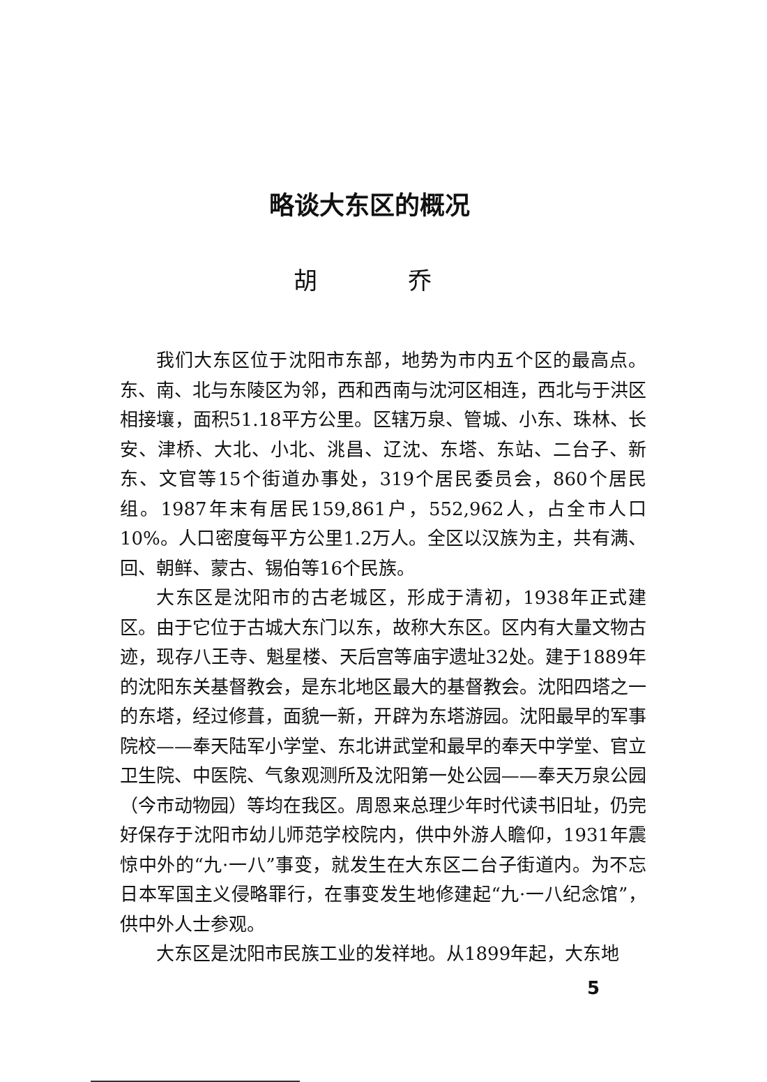略谈大东区的概况
胡 乔
我们大东区位于沈阳市东部，地势为市内五个区的最高点。东、南、北与东陵区为邻，西和西南与沈河区相连，西北与于洪区相接壤，面积51.18平方公里。区辖万泉、管城、小东、珠林、长安、津桥、大北、小北、洮昌、辽沈、东塔、东站、二台子、新东、文官等15个街道办事处，319个居民委员会，860个居民组。1987年末有居民159,861户，552,962人，占全市人口10%。人口密度每平方公里1.2万人。全区以汉族为主，共有满、回、朝鲜、蒙古、锡伯等16个民族。
大东区是沈阳市的古老城区，形成于清初，1938年正式建区。由于它位于古城大东门以东，故称大东区。区内有大量文物古迹，现存八王寺、魁星楼、天后宫等庙宇遗址32处。建于1889年的沈阳东关基督教会，是东北地区最大的基督教会。沈阳四塔之一的东塔，经过修葺，面貌一新，开辟为东塔游园。沈阳最早的军事院校——奉天陆军小学堂、东北讲武堂和最早的奉天中学堂、官立卫生院、中医院、气象观测所及沈阳第一处公园——奉天万泉公园（今市动物园）等均在我区。周恩来总理少年时代读书旧址，仍完好保存于沈阳市幼儿师范学校院内，供中外游人瞻仰，1931年震惊中外的“九·一八”事变，就发生在大东区二台子街道内。为不忘日本军国主义侵略罪行，在事变发生地修建起“九·一八纪念馆”，供中外人士参观。
大东区是沈阳市民族工业的发祥地。从1899年起，大东地
5